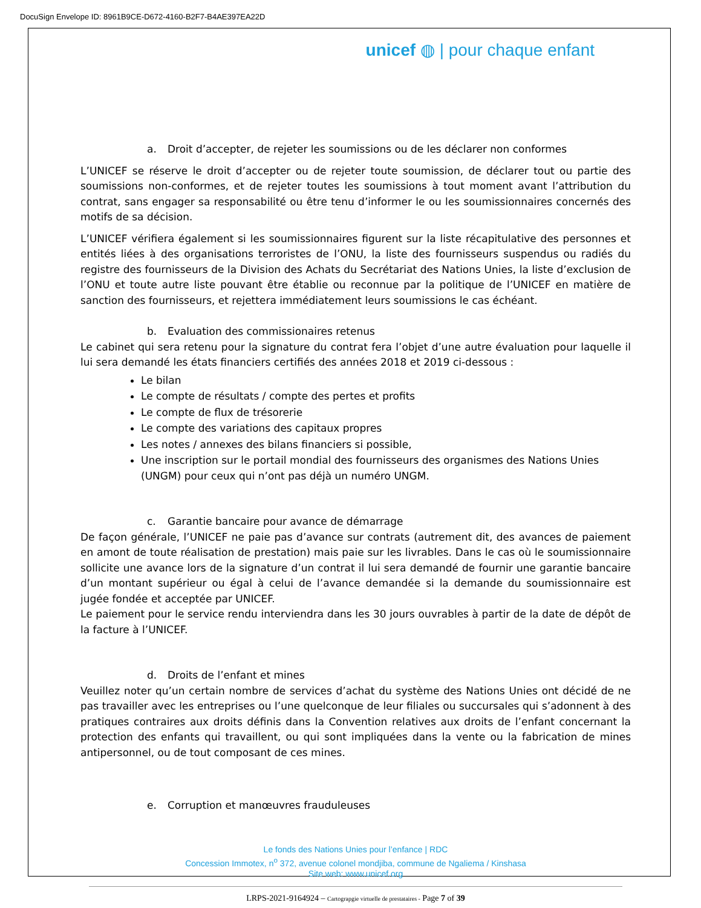DocuSign Envelope ID: 8961B9CE-D672-4160-B2F7-B4AE397EA22D
unicef ◍ | pour chaque enfant
a. Droit d’accepter, de rejeter les soumissions ou de les déclarer non conformes
L’UNICEF se réserve le droit d’accepter ou de rejeter toute soumission, de déclarer tout ou partie des soumissions non-conformes, et de rejeter toutes les soumissions à tout moment avant l’attribution du contrat, sans engager sa responsabilité ou être tenu d’informer le ou les soumissionnaires concernés des motifs de sa décision.
L’UNICEF vérifiera également si les soumissionnaires figurent sur la liste récapitulative des personnes et entités liées à des organisations terroristes de l’ONU, la liste des fournisseurs suspendus ou radiés du registre des fournisseurs de la Division des Achats du Secrétariat des Nations Unies, la liste d’exclusion de l’ONU et toute autre liste pouvant être établie ou reconnue par la politique de l’UNICEF en matière de sanction des fournisseurs, et rejettera immédiatement leurs soumissions le cas échéant.
b. Evaluation des commissionaires retenus
Le cabinet qui sera retenu pour la signature du contrat fera l’objet d’une autre évaluation pour laquelle il lui sera demandé les états financiers certifiés des années 2018 et 2019 ci-dessous :
Le bilan
Le compte de résultats / compte des pertes et profits
Le compte de flux de trésorerie
Le compte des variations des capitaux propres
Les notes / annexes des bilans financiers si possible,
Une inscription sur le portail mondial des fournisseurs des organismes des Nations Unies (UNGM) pour ceux qui n’ont pas déjà un numéro UNGM.
c. Garantie bancaire pour avance de démarrage
De façon générale, l’UNICEF ne paie pas d’avance sur contrats (autrement dit, des avances de paiement en amont de toute réalisation de prestation) mais paie sur les livrables. Dans le cas où le soumissionnaire sollicite une avance lors de la signature d’un contrat il lui sera demandé de fournir une garantie bancaire d’un montant supérieur ou égal à celui de l’avance demandée si la demande du soumissionnaire est jugée fondée et acceptée par UNICEF.
Le paiement pour le service rendu interviendra dans les 30 jours ouvrables à partir de la date de dépôt de la facture à l’UNICEF.
d. Droits de l’enfant et mines
Veuillez noter qu’un certain nombre de services d’achat du système des Nations Unies ont décidé de ne pas travailler avec les entreprises ou l’une quelconque de leur filiales ou succursales qui s’adonnent à des pratiques contraires aux droits définis dans la Convention relatives aux droits de l’enfant concernant la protection des enfants qui travaillent, ou qui sont impliquées dans la vente ou la fabrication de mines antipersonnel, ou de tout composant de ces mines.
e. Corruption et manœuvres frauduleuses
Le fonds des Nations Unies pour l’enfance | RDC
Concession Immotex, n<sup>o</sup> 372, avenue colonel mondjiba, commune de Ngaliema / Kinshasa
Site web: www.unicef.org
LRPS-2021-9164924 – Cartograpgie virtuelle de prestataires - Page 7 of 39